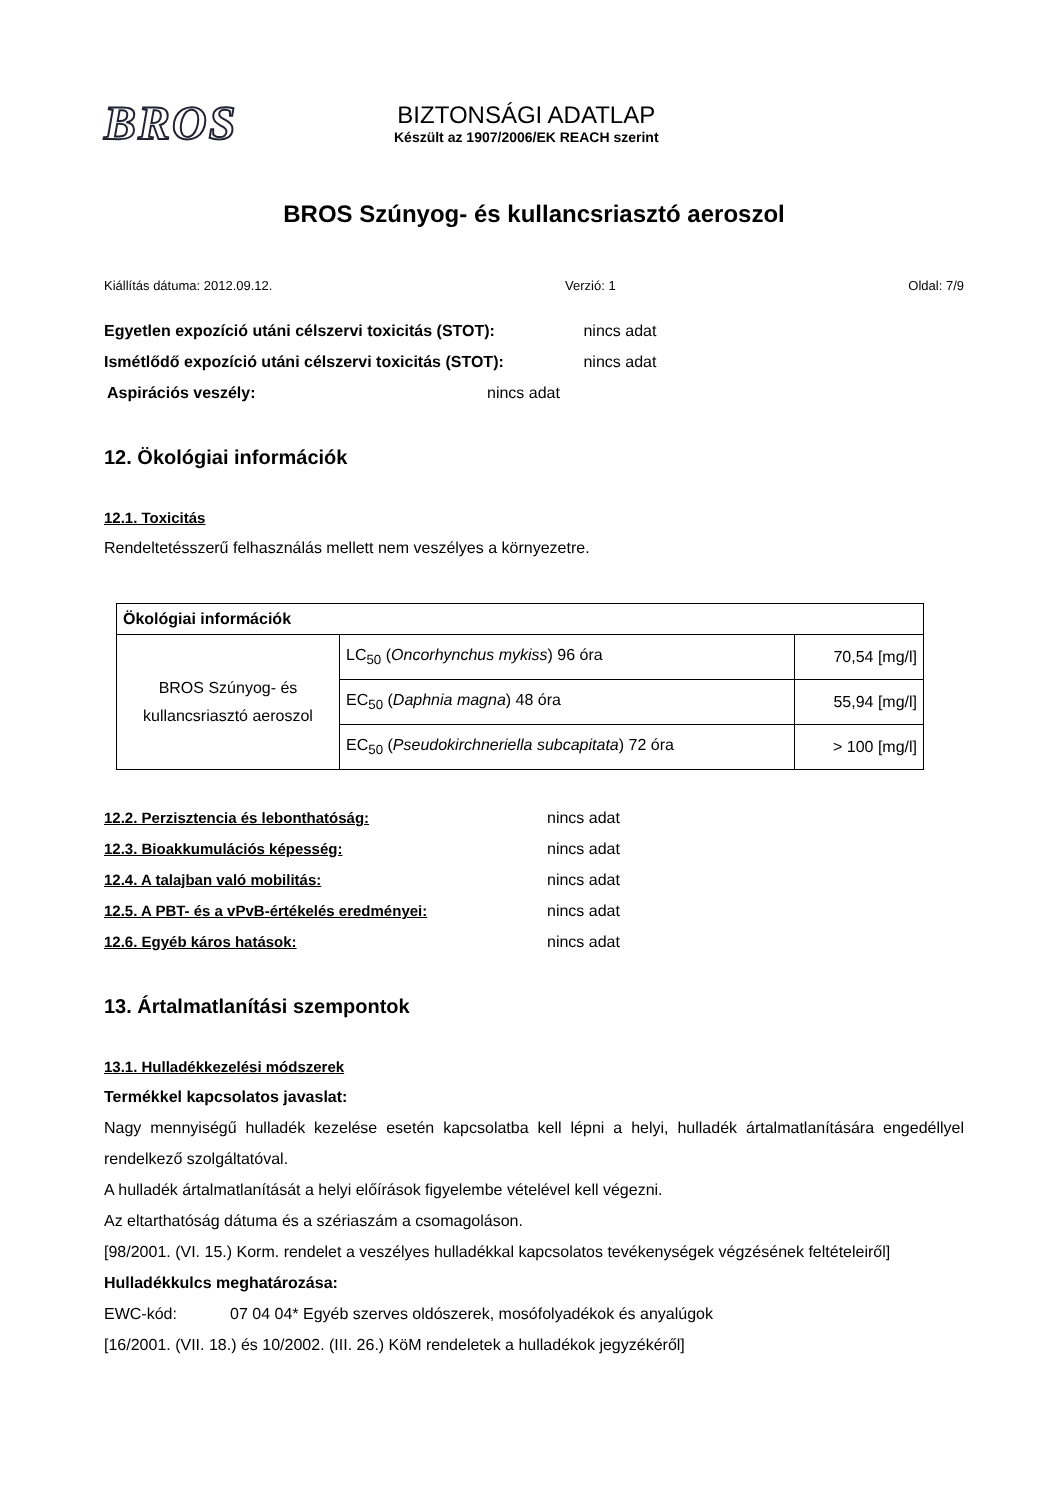BROS
BIZTONSÁGI ADATLAP
Készült az 1907/2006/EK REACH szerint
BROS Szúnyog- és kullancsriasztó aeroszol
Kiállítás dátuma: 2012.09.12. Verzió: 1 Oldal: 7/9
Egyetlen expozíció utáni célszervi toxicitás (STOT): nincs adat
Ismétlődő expozíció utáni célszervi toxicitás (STOT): nincs adat
Aspirációs veszély: nincs adat
12. Ökológiai információk
12.1. Toxicitás
Rendeltetésszerű felhasználás mellett nem veszélyes a környezetre.
| Ökológiai információk | | |
| BROS Szúnyog- és kullancsriasztó aeroszol | LC<sub>50</sub> ( Oncorhynchus mykiss ) 96 óra | 70,54 [mg/l] |
| | EC<sub>50</sub> ( Daphnia magna ) 48 óra | 55,94 [mg/l] |
| | EC<sub>50</sub> ( Pseudokirchneriella subcapitata ) 72 óra | > 100 [mg/l] |
12.2. Perzisztencia és lebonthatóság: nincs adat
12.3. Bioakkumulációs képesség: nincs adat
12.4. A talajban való mobilitás: nincs adat
12.5. A PBT- és a vPvB-értékelés eredményei: nincs adat
12.6. Egyéb káros hatások: nincs adat
13. Ártalmatlanítási szempontok
13.1. Hulladékkezelési módszerek
Termékkel kapcsolatos javaslat:
Nagy mennyiségű hulladék kezelése esetén kapcsolatba kell lépni a helyi, hulladék ártalmatlanítására engedéllyel rendelkező szolgáltatóval.
A hulladék ártalmatlanítását a helyi előírások figyelembe vételével kell végezni.
Az eltarthatóság dátuma és a szériaszám a csomagoláson.
[98/2001. (VI. 15.) Korm. rendelet a veszélyes hulladékkal kapcsolatos tevékenységek végzésének feltételeiről]
Hulladékkulcs meghatározása:
EWC-kód: 07 04 04* Egyéb szerves oldószerek, mosófolyadékok és anyalúgok
[16/2001. (VII. 18.) és 10/2002. (III. 26.) KöM rendeletek a hulladékok jegyzékéről]